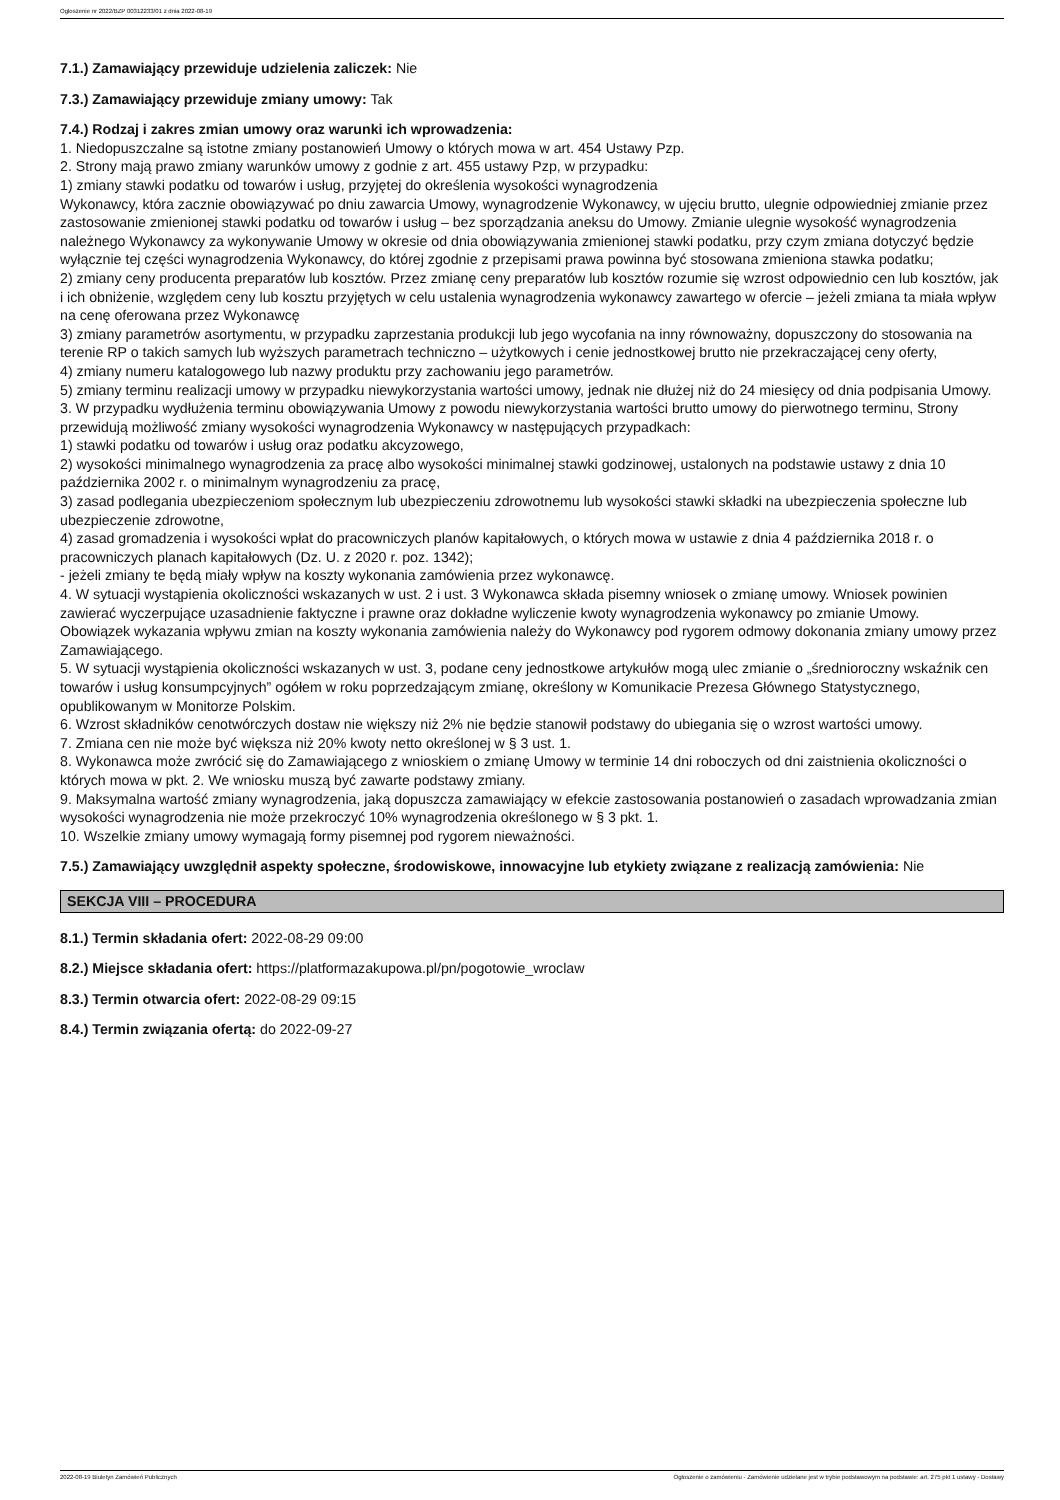Ogłoszenie nr 2022/BZP 00312233/01 z dnia 2022-08-19
7.1.) Zamawiający przewiduje udzielenia zaliczek: Nie
7.3.) Zamawiający przewiduje zmiany umowy: Tak
7.4.) Rodzaj i zakres zmian umowy oraz warunki ich wprowadzenia:
1. Niedopuszczalne są istotne zmiany postanowień Umowy o których mowa w art. 454 Ustawy Pzp.
2. Strony mają prawo zmiany warunków umowy z godnie z art. 455 ustawy Pzp, w przypadku:
1) zmiany stawki podatku od towarów i usług, przyjętej do określenia wysokości wynagrodzenia
Wykonawcy, która zacznie obowiązywać po dniu zawarcia Umowy, wynagrodzenie Wykonawcy, w ujęciu brutto, ulegnie odpowiedniej zmianie przez zastosowanie zmienionej stawki podatku od towarów i usług – bez sporządzania aneksu do Umowy. Zmianie ulegnie wysokość wynagrodzenia należnego Wykonawcy za wykonywanie Umowy w okresie od dnia obowiązywania zmienionej stawki podatku, przy czym zmiana dotyczyć będzie wyłącznie tej części wynagrodzenia Wykonawcy, do której zgodnie z przepisami prawa powinna być stosowana zmieniona stawka podatku;
2) zmiany ceny producenta preparatów lub kosztów. Przez zmianę ceny preparatów lub kosztów rozumie się wzrost odpowiednio cen lub kosztów, jak i ich obniżenie, względem ceny lub kosztu przyjętych w celu ustalenia wynagrodzenia wykonawcy zawartego w ofercie – jeżeli zmiana ta miała wpływ na cenę oferowana przez Wykonawcę
3) zmiany parametrów asortymentu, w przypadku zaprzestania produkcji lub jego wycofania na inny równoważny, dopuszczony do stosowania na terenie RP o takich samych lub wyższych parametrach techniczno – użytkowych i cenie jednostkowej brutto nie przekraczającej ceny oferty,
4) zmiany numeru katalogowego lub nazwy produktu przy zachowaniu jego parametrów.
5) zmiany terminu realizacji umowy w przypadku niewykorzystania wartości umowy, jednak nie dłużej niż do 24 miesięcy od dnia podpisania Umowy.
3. W przypadku wydłużenia terminu obowiązywania Umowy z powodu niewykorzystania wartości brutto umowy do pierwotnego terminu, Strony przewidują możliwość zmiany wysokości wynagrodzenia Wykonawcy w następujących przypadkach:
1) stawki podatku od towarów i usług oraz podatku akcyzowego,
2) wysokości minimalnego wynagrodzenia za pracę albo wysokości minimalnej stawki godzinowej, ustalonych na podstawie ustawy z dnia 10 października 2002 r. o minimalnym wynagrodzeniu za pracę,
3) zasad podlegania ubezpieczeniom społecznym lub ubezpieczeniu zdrowotnemu lub wysokości stawki składki na ubezpieczenia społeczne lub ubezpieczenie zdrowotne,
4) zasad gromadzenia i wysokości wpłat do pracowniczych planów kapitałowych, o których mowa w ustawie z dnia 4 października 2018 r. o pracowniczych planach kapitałowych (Dz. U. z 2020 r. poz. 1342);
- jeżeli zmiany te będą miały wpływ na koszty wykonania zamówienia przez wykonawcę.
4. W sytuacji wystąpienia okoliczności wskazanych w ust. 2 i ust. 3 Wykonawca składa pisemny wniosek o zmianę umowy. Wniosek powinien zawierać wyczerpujące uzasadnienie faktyczne i prawne oraz dokładne wyliczenie kwoty wynagrodzenia wykonawcy po zmianie Umowy.
Obowiązek wykazania wpływu zmian na koszty wykonania zamówienia należy do Wykonawcy pod rygorem odmowy dokonania zmiany umowy przez Zamawiającego.
5. W sytuacji wystąpienia okoliczności wskazanych w ust. 3, podane ceny jednostkowe artykułów mogą ulec zmianie o „średnioroczny wskaźnik cen towarów i usług konsumpcyjnych” ogółem w roku poprzedzającym zmianę, określony w Komunikacie Prezesa Głównego Statystycznego, opublikowanym w Monitorze Polskim.
6. Wzrost składników cenotwórczych dostaw nie większy niż 2% nie będzie stanowił podstawy do ubiegania się o wzrost wartości umowy.
7. Zmiana cen nie może być większa niż 20% kwoty netto określonej w § 3 ust. 1.
8. Wykonawca może zwrócić się do Zamawiającego z wnioskiem o zmianę Umowy w terminie 14 dni roboczych od dni zaistnienia okoliczności o których mowa w pkt. 2. We wniosku muszą być zawarte podstawy zmiany.
9. Maksymalna wartość zmiany wynagrodzenia, jaką dopuszcza zamawiający w efekcie zastosowania postanowień o zasadach wprowadzania zmian wysokości wynagrodzenia nie może przekroczyć 10% wynagrodzenia określonego w § 3 pkt. 1.
10. Wszelkie zmiany umowy wymagają formy pisemnej pod rygorem nieważności.
7.5.) Zamawiający uwzględnił aspekty społeczne, środowiskowe, innowacyjne lub etykiety związane z realizacją zamówienia: Nie
SEKCJA VIII – PROCEDURA
8.1.) Termin składania ofert: 2022-08-29 09:00
8.2.) Miejsce składania ofert: https://platformazakupowa.pl/pn/pogotowie_wroclaw
8.3.) Termin otwarcia ofert: 2022-08-29 09:15
8.4.) Termin związania ofertą: do 2022-09-27
2022-08-19 Biuletyn Zamówień Publicznych Ogłoszenie o zamówieniu - Zamówienie udzielane jest w trybie podstawowym na podstawie: art. 275 pkt 1 ustawy - Dostawy